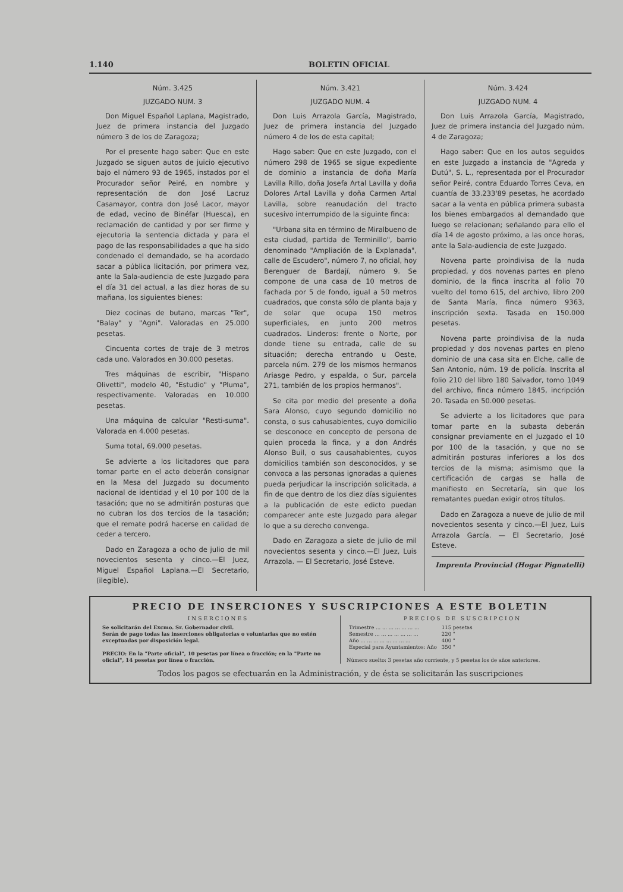1.140 BOLETIN OFICIAL
Núm. 3.425
JUZGADO NUM. 3
Don Miguel Español Laplana, Magistrado, Juez de primera instancia del Juzgado número 3 de los de Zaragoza;
Por el presente hago saber: Que en este Juzgado se siguen autos de juicio ejecutivo bajo el número 93 de 1965, instados por el Procurador señor Peiré, en nombre y representación de don José Lacruz Casamayor, contra don José Lacor, mayor de edad, vecino de Binéfar (Huesca), en reclamación de cantidad y por ser firme y ejecutoria la sentencia dictada y para el pago de las responsabilidades a que ha sido condenado el demandado, se ha acordado sacar a pública licitación, por primera vez, ante la Sala-audiencia de este Juzgado para el día 31 del actual, a las diez horas de su mañana, los siguientes bienes:
Diez cocinas de butano, marcas "Ter", "Balay" y "Agni". Valoradas en 25.000 pesetas.
Cincuenta cortes de traje de 3 metros cada uno. Valorados en 30.000 pesetas.
Tres máquinas de escribir, "Hispano Olivetti", modelo 40, "Estudio" y "Pluma", respectivamente. Valoradas en 10.000 pesetas.
Una máquina de calcular "Resti-suma". Valorada en 4.000 pesetas.
Suma total, 69.000 pesetas.
Se advierte a los licitadores que para tomar parte en el acto deberán consignar en la Mesa del Juzgado su documento nacional de identidad y el 10 por 100 de la tasación; que no se admitirán posturas que no cubran los dos tercios de la tasación; que el remate podrá hacerse en calidad de ceder a tercero.
Dado en Zaragoza a ocho de julio de mil novecientos sesenta y cinco.—El Juez, Miguel Español Laplana.—El Secretario, (ilegible).
Núm. 3.421
JUZGADO NUM. 4
Don Luis Arrazola García, Magistrado, Juez de primera instancia del Juzgado número 4 de los de esta capital;
Hago saber: Que en este Juzgado, con el número 298 de 1965 se sigue expediente de dominio a instancia de doña María Lavilla Rillo, doña Josefa Artal Lavilla y doña Dolores Artal Lavilla y doña Carmen Artal Lavilla, sobre reanudación del tracto sucesivo interrumpido de la siguinte finca:
"Urbana sita en término de Miralbueno de esta ciudad, partida de Terminillo", barrio denominado "Ampliación de la Explanada", calle de Escudero", número 7, no oficial, hoy Berenguer de Bardají, número 9. Se compone de una casa de 10 metros de fachada por 5 de fondo, igual a 50 metros cuadrados, que consta sólo de planta baja y de solar que ocupa 150 metros superficiales, en junto 200 metros cuadrados. Linderos: frente o Norte, por donde tiene su entrada, calle de su situación; derecha entrando u Oeste, parcela núm. 279 de los mismos hermanos Ariasge Pedro, y espalda, o Sur, parcela 271, también de los propios hermanos".
Se cita por medio del presente a doña Sara Alonso, cuyo segundo domicilio no consta, o sus cahusabientes, cuyo domicilio se desconoce en concepto de persona de quien proceda la finca, y a don Andrés Alonso Buil, o sus causahabientes, cuyos domicilios también son desconocidos, y se convoca a las personas ignoradas a quienes pueda perjudicar la inscripción solicitada, a fin de que dentro de los diez días siguientes a la publicación de este edicto puedan comparecer ante este Juzgado para alegar lo que a su derecho convenga.
Dado en Zaragoza a siete de julio de mil novecientos sesenta y cinco.—El Juez, Luis Arrazola. — El Secretario, José Esteve.
Núm. 3.424
JUZGADO NUM. 4
Don Luis Arrazola García, Magistrado, Juez de primera instancia del Juzgado núm. 4 de Zaragoza;
Hago saber: Que en los autos seguidos en este Juzgado a instancia de "Agreda y Dutú", S. L., representada por el Procurador señor Peiré, contra Eduardo Torres Ceva, en cuantía de 33.233'89 pesetas, he acordado sacar a la venta en pública primera subasta los bienes embargados al demandado que luego se relacionan; señalando para ello el día 14 de agosto próximo, a las once horas, ante la Sala-audiencia de este Juzgado.
Novena parte proindivisa de la nuda propiedad, y dos novenas partes en pleno dominio, de la finca inscrita al folio 70 vuelto del tomo 615, del archivo, libro 200 de Santa María, finca número 9363, inscripción sexta. Tasada en 150.000 pesetas.
Novena parte proindivisa de la nuda propiedad y dos novenas partes en pleno dominio de una casa sita en Elche, calle de San Antonio, núm. 19 de policía. Inscrita al folio 210 del libro 180 Salvador, tomo 1049 del archivo, finca número 1845, incripción 20. Tasada en 50.000 pesetas.
Se advierte a los licitadores que para tomar parte en la subasta deberán consignar previamente en el Juzgado el 10 por 100 de la tasación, y que no se admitirán posturas inferiores a los dos tercios de la misma; asimismo que la certificación de cargas se halla de manifiesto en Secretaría, sin que los rematantes puedan exigir otros títulos.
Dado en Zaragoza a nueve de julio de mil novecientos sesenta y cinco.—El Juez, Luis Arrazola García. — El Secretario, José Esteve.
Imprenta Provincial (Hogar Pignatelli)
PRECIO DE INSERCIONES Y SUSCRIPCIONES A ESTE BOLETIN
INSERCIONES
Se solicitarán del Excmo. Sr. Gobernador civil.
Serán de pago todas las inserciones obligatorias o voluntarias que no estén exceptuadas por disposición legal.
PRECIO: En la "Parte oficial", 10 pesetas por línea o fracción; en la "Parte no oficial", 14 pesetas por línea o fracción.
PRECIOS DE SUSCRIPCION
| Trimestre ... ... ... ... ... ... ... | 115 pesetas |
| Semestre ... ... ... ... ... ... ... | 220 " |
| Año ... ... ... ... ... ... ... ... | 400 " |
| Especial para Ayuntamientos: Año | 350 " |
Número suelto: 3 pesetas año corriente, y 5 pesetas los de años anteriores.
Todos los pagos se efectuarán en la Administración, y de ésta se solicitarán las suscripciones